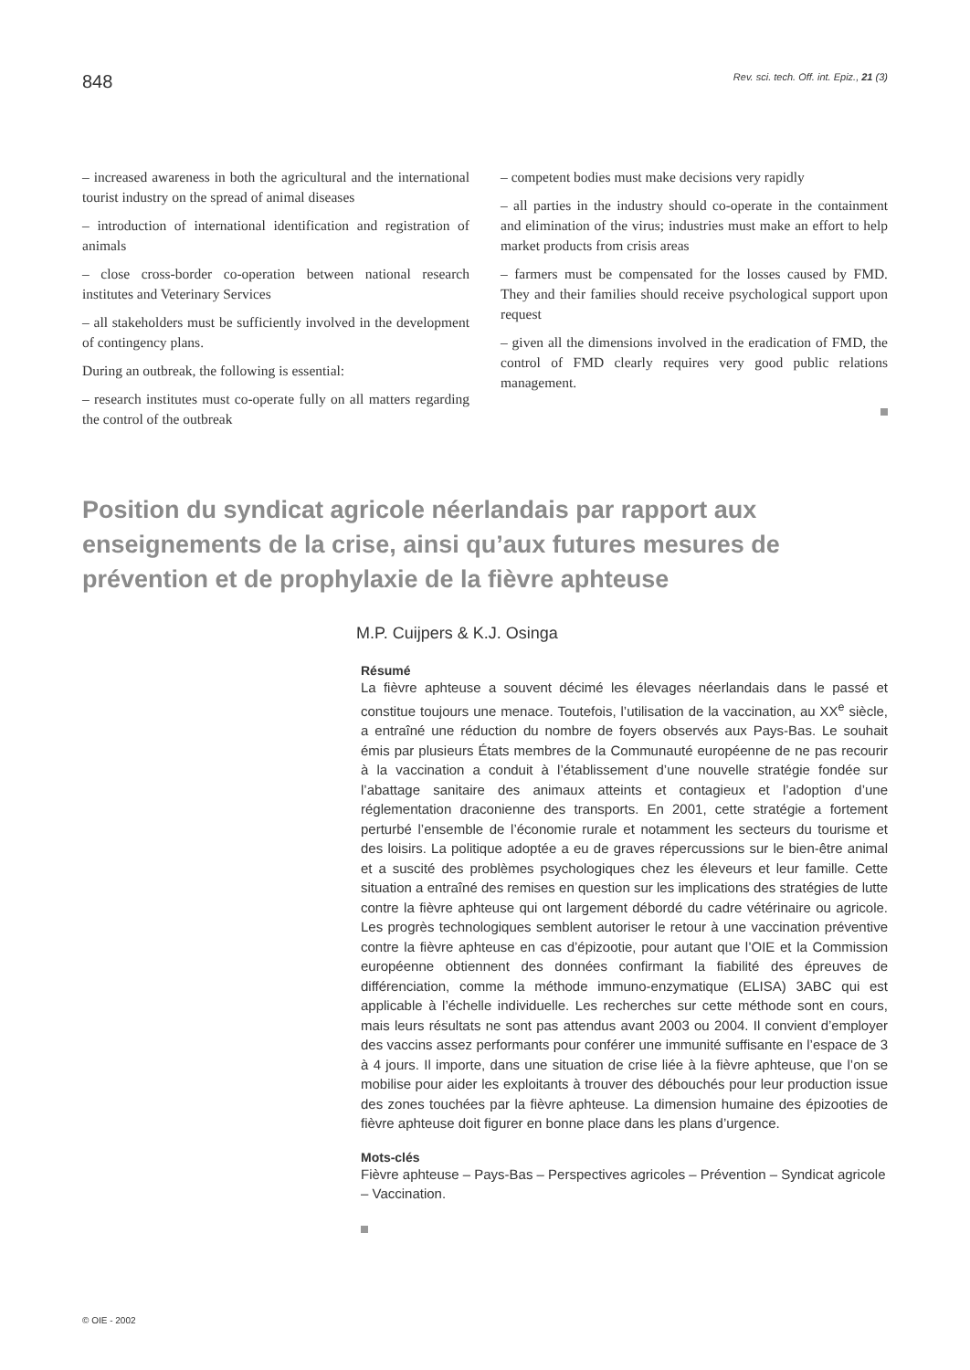848 Rev. sci. tech. Off. int. Epiz., 21 (3)
– increased awareness in both the agricultural and the international tourist industry on the spread of animal diseases
– introduction of international identification and registration of animals
– close cross-border co-operation between national research institutes and Veterinary Services
– all stakeholders must be sufficiently involved in the development of contingency plans.
During an outbreak, the following is essential:
– research institutes must co-operate fully on all matters regarding the control of the outbreak
– competent bodies must make decisions very rapidly
– all parties in the industry should co-operate in the containment and elimination of the virus; industries must make an effort to help market products from crisis areas
– farmers must be compensated for the losses caused by FMD. They and their families should receive psychological support upon request
– given all the dimensions involved in the eradication of FMD, the control of FMD clearly requires very good public relations management.
Position du syndicat agricole néerlandais par rapport aux enseignements de la crise, ainsi qu’aux futures mesures de prévention et de prophylaxie de la fièvre aphteuse
M.P. Cuijpers & K.J. Osinga
Résumé
La fièvre aphteuse a souvent décimé les élevages néerlandais dans le passé et constitue toujours une menace. Toutefois, l’utilisation de la vaccination, au XX<sup>e</sup> siècle, a entraîné une réduction du nombre de foyers observés aux Pays-Bas. Le souhait émis par plusieurs États membres de la Communauté européenne de ne pas recourir à la vaccination a conduit à l’établissement d’une nouvelle stratégie fondée sur l’abattage sanitaire des animaux atteints et contagieux et l’adoption d’une réglementation draconienne des transports. En 2001, cette stratégie a fortement perturbé l’ensemble de l’économie rurale et notamment les secteurs du tourisme et des loisirs. La politique adoptée a eu de graves répercussions sur le bien-être animal et a suscité des problèmes psychologiques chez les éleveurs et leur famille. Cette situation a entraîné des remises en question sur les implications des stratégies de lutte contre la fièvre aphteuse qui ont largement débordé du cadre vétérinaire ou agricole. Les progrès technologiques semblent autoriser le retour à une vaccination préventive contre la fièvre aphteuse en cas d’épizootie, pour autant que l’OIE et la Commission européenne obtiennent des données confirmant la fiabilité des épreuves de différenciation, comme la méthode immuno-enzymatique (ELISA) 3ABC qui est applicable à l’échelle individuelle. Les recherches sur cette méthode sont en cours, mais leurs résultats ne sont pas attendus avant 2003 ou 2004. Il convient d’employer des vaccins assez performants pour conférer une immunité suffisante en l’espace de 3 à 4 jours. Il importe, dans une situation de crise liée à la fièvre aphteuse, que l’on se mobilise pour aider les exploitants à trouver des débouchés pour leur production issue des zones touchées par la fièvre aphteuse. La dimension humaine des épizooties de fièvre aphteuse doit figurer en bonne place dans les plans d’urgence.
Mots-clés
Fièvre aphteuse – Pays-Bas – Perspectives agricoles – Prévention – Syndicat agricole – Vaccination.
© OIE - 2002